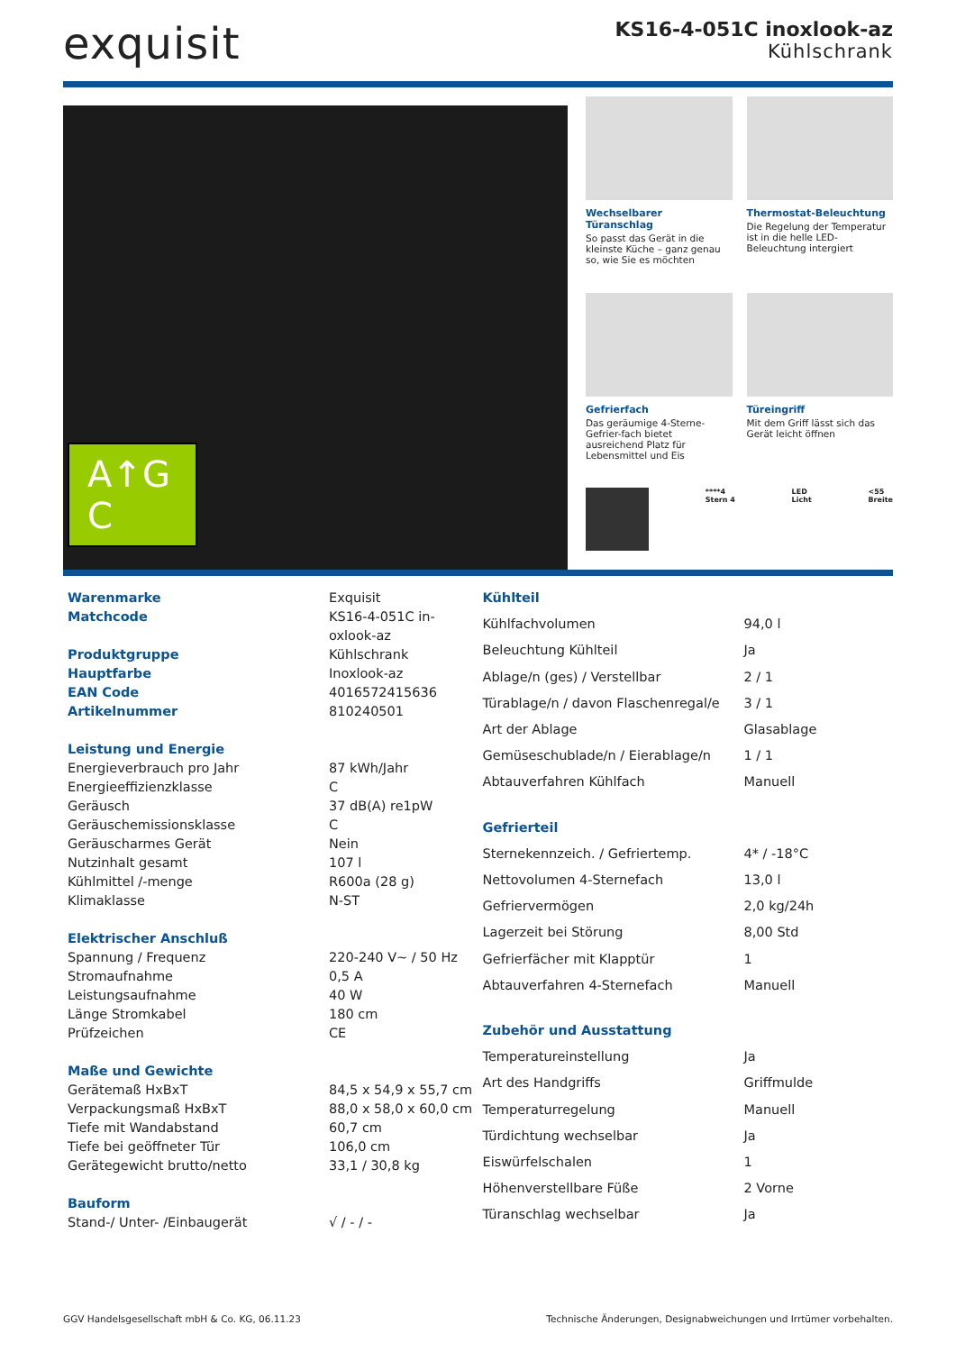exquisit
KS16-4-051C inoxlook-az
Kühlschrank
A↑G C
Wechselbarer Türanschlag
So passt das Gerät in die kleinste Küche – ganz genau so, wie Sie es möchten
Thermostat-Beleuchtung
Die Regelung der Temperatur ist in die helle LED-Beleuchtung intergiert
Gefrierfach
Das geräumige 4-Sterne-Gefrier-fach bietet ausreichend Platz für Lebensmittel und Eis
Türeingriff
Mit dem Griff lässt sich das Gerät leicht öffnen
****4
Stern 4 LED
Licht <55
Breite
| Warenmarke | Exquisit |
| Matchcode | KS16-4-051C in- oxlook-az |
| Produktgruppe | Kühlschrank |
| Hauptfarbe | Inoxlook-az |
| EAN Code | 4016572415636 |
| Artikelnummer | 810240501 |
| Leistung und Energie | |
| Energieverbrauch pro Jahr | 87 kWh/Jahr |
| Energieeffizienzklasse | C |
| Geräusch | 37 dB(A) re1pW |
| Geräuschemissionsklasse | C |
| Geräuscharmes Gerät | Nein |
| Nutzinhalt gesamt | 107 l |
| Kühlmittel /-menge | R600a (28 g) |
| Klimaklasse | N-ST |
| Elektrischer Anschluß | |
| Spannung / Frequenz | 220-240 V~ / 50 Hz |
| Stromaufnahme | 0,5 A |
| Leistungsaufnahme | 40 W |
| Länge Stromkabel | 180 cm |
| Prüfzeichen | CE |
| Maße und Gewichte | |
| Gerätemaß HxBxT | 84,5 x 54,9 x 55,7 cm |
| Verpackungsmaß HxBxT | 88,0 x 58,0 x 60,0 cm |
| Tiefe mit Wandabstand | 60,7 cm |
| Tiefe bei geöffneter Tür | 106,0 cm |
| Gerätegewicht brutto/netto | 33,1 / 30,8 kg |
| Bauform | |
| Stand-/ Unter- /Einbaugerät | √ / - / - |
| Kühlteil | |
| Kühlfachvolumen | 94,0 l |
| Beleuchtung Kühlteil | Ja |
| Ablage/n (ges) / Verstellbar | 2 / 1 |
| Türablage/n / davon Flaschenregal/e | 3 / 1 |
| Art der Ablage | Glasablage |
| Gemüseschublade/n / Eierablage/n | 1 / 1 |
| Abtauverfahren Kühlfach | Manuell |
| Gefrierteil | |
| Sternekennzeich. / Gefriertemp. | 4* / -18°C |
| Nettovolumen 4-Sternefach | 13,0 l |
| Gefriervermögen | 2,0 kg/24h |
| Lagerzeit bei Störung | 8,00 Std |
| Gefrierfächer mit Klapptür | 1 |
| Abtauverfahren 4-Sternefach | Manuell |
| Zubehör und Ausstattung | |
| Temperatureinstellung | Ja |
| Art des Handgriffs | Griffmulde |
| Temperaturregelung | Manuell |
| Türdichtung wechselbar | Ja |
| Eiswürfelschalen | 1 |
| Höhenverstellbare Füße | 2 Vorne |
| Türanschlag wechselbar | Ja |
GGV Handelsgesellschaft mbH & Co. KG, 06.11.23 Technische Änderungen, Designabweichungen und Irrtümer vorbehalten.